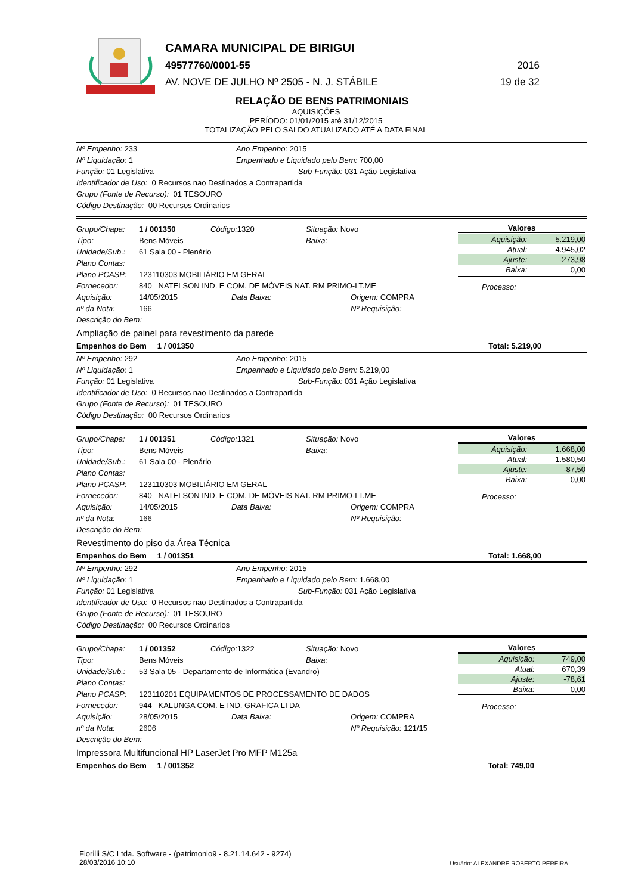CAMARA MUNICIPAL DE BIRIGUI
49577760/0001-55 2016
AV. NOVE DE JULHO Nº 2505 - N. J. STÁBILE 19 de 32
RELAÇÃO DE BENS PATRIMONIAIS
AQUISIÇÕES
PERÍODO: 01/01/2015 até 31/12/2015
TOTALIZAÇÃO PELO SALDO ATUALIZADO ATÉ A DATA FINAL
Nº Empenho: 233 Ano Empenho: 2015
Nº Liquidação: 1 Empenhado e Liquidado pelo Bem: 700,00
Função: 01 Legislativa Sub-Função: 031 Ação Legislativa
Identificador de Uso: 0 Recursos nao Destinados a Contrapartida
Grupo (Fonte de Recurso): 01 TESOURO
Código Destinação: 00 Recursos Ordinarios
Grupo/Chapa: 1 / 001350 Código: 1320 Situação: Novo
Tipo: Bens Móveis Baixa:
Unidade/Sub.: 61 Sala 00 - Plenário
Plano Contas:
Plano PCASP: 123110303 MOBILIÁRIO EM GERAL
Fornecedor: 840 NATELSON IND. E COM. DE MÓVEIS NAT. RM PRIMO-LT.ME
Aquisição: 14/05/2015 Data Baixa: Origem: COMPRA
nº da Nota: 166 Nº Requisição:
Descrição do Bem:
Ampliação de painel para revestimento da parede
Valores
| Aquisição: | 5.219,00 |
| Atual: | 4.945,02 |
| Ajuste: | -273,98 |
| Baixa: | 0,00 |
Processo:
Empenhos do Bem 1 / 001350 Total: 5.219,00
Nº Empenho: 292 Ano Empenho: 2015
Nº Liquidação: 1 Empenhado e Liquidado pelo Bem: 5.219,00
Função: 01 Legislativa Sub-Função: 031 Ação Legislativa
Identificador de Uso: 0 Recursos nao Destinados a Contrapartida
Grupo (Fonte de Recurso): 01 TESOURO
Código Destinação: 00 Recursos Ordinarios
Grupo/Chapa: 1 / 001351 Código: 1321 Situação: Novo
Tipo: Bens Móveis Baixa:
Unidade/Sub.: 61 Sala 00 - Plenário
Plano Contas:
Plano PCASP: 123110303 MOBILIÁRIO EM GERAL
Fornecedor: 840 NATELSON IND. E COM. DE MÓVEIS NAT. RM PRIMO-LT.ME
Aquisição: 14/05/2015 Data Baixa: Origem: COMPRA
nº da Nota: 166 Nº Requisição:
Descrição do Bem:
Revestimento do piso da Área Técnica
Valores
| Aquisição: | 1.668,00 |
| Atual: | 1.580,50 |
| Ajuste: | -87,50 |
| Baixa: | 0,00 |
Processo:
Empenhos do Bem 1 / 001351 Total: 1.668,00
Nº Empenho: 292 Ano Empenho: 2015
Nº Liquidação: 1 Empenhado e Liquidado pelo Bem: 1.668,00
Função: 01 Legislativa Sub-Função: 031 Ação Legislativa
Identificador de Uso: 0 Recursos nao Destinados a Contrapartida
Grupo (Fonte de Recurso): 01 TESOURO
Código Destinação: 00 Recursos Ordinarios
Grupo/Chapa: 1 / 001352 Código: 1322 Situação: Novo
Tipo: Bens Móveis Baixa:
Unidade/Sub.: 53 Sala 05 - Departamento de Informática (Evandro)
Plano Contas:
Plano PCASP: 123110201 EQUIPAMENTOS DE PROCESSAMENTO DE DADOS
Fornecedor: 944 KALUNGA COM. E IND. GRAFICA LTDA
Aquisição: 28/05/2015 Data Baixa: Origem: COMPRA
nº da Nota: 2606 Nº Requisição: 121/15
Descrição do Bem:
Impressora Multifuncional HP LaserJet Pro MFP M125a
Valores
| Aquisição: | 749,00 |
| Atual: | 670,39 |
| Ajuste: | -78,61 |
| Baixa: | 0,00 |
Processo:
Empenhos do Bem 1 / 001352 Total: 749,00
Fiorilli S/C Ltda. Software - (patrimonio9 - 8.21.14.642 - 9274)
28/03/2016 10:10
Usuário: ALEXANDRE ROBERTO PEREIRA